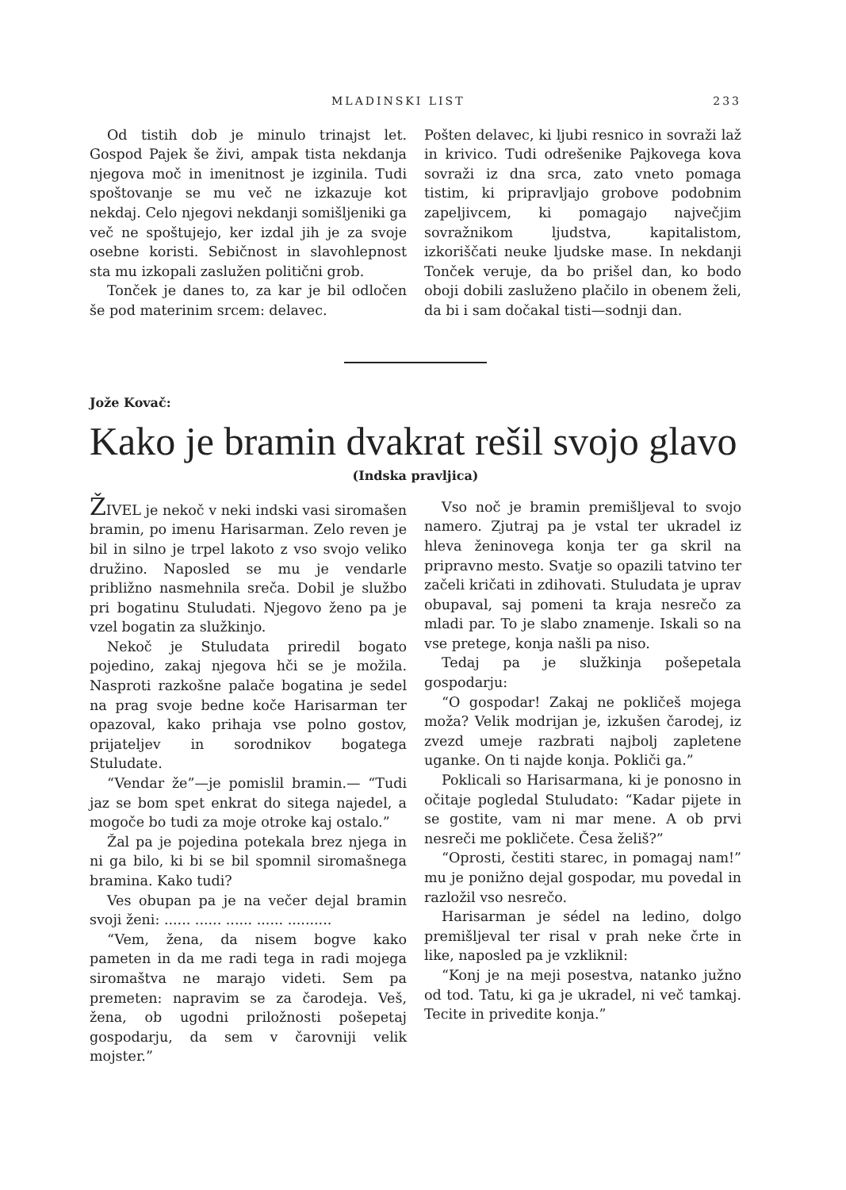MLADINSKI LIST 233
Od tistih dob je minulo trinajst let. Gospod Pajek še živi, ampak tista nekdanja njegova moč in imenitnost je izginila. Tudi spoštovanje se mu več ne izkazuje kot nekdaj. Celo njegovi nekdanji somišljeniki ga več ne spoštujejo, ker izdal jih je za svoje osebne koristi. Sebičnost in slavohlepnost sta mu izkopali zaslužen politični grob.
Tonček je danes to, za kar je bil odločen še pod materinim srcem: delavec.
Pošten delavec, ki ljubi resnico in sovraži laž in krivico. Tudi odrešenike Pajkovega kova sovraži iz dna srca, zato vneto pomaga tistim, ki pripravljajo grobove podobnim zapeljivcem, ki pomagajo največjim sovražnikom ljudstva, kapitalistom, izkoriščati neuke ljudske mase. In nekdanji Tonček veruje, da bo prišel dan, ko bodo oboji dobili zasluženo plačilo in obenem želi, da bi i sam dočakal tisti—sodnji dan.
Jože Kovač:
Kako je bramin dvakrat rešil svojo glavo
(Indska pravljica)
ŽIVEL je nekoč v neki indski vasi siromašen bramin, po imenu Harisarman. Zelo reven je bil in silno je trpel lakoto z vso svojo veliko družino. Naposled se mu je vendarle približno nasmehnila sreča. Dobil je službo pri bogatinu Stuludati. Njegovo ženo pa je vzel bogatin za služkinjo.
Nekoč je Stuludata priredil bogato pojedino, zakaj njegova hči se je možila. Nasproti razkošne palače bogatina je sedel na prag svoje bedne koče Harisarman ter opazoval, kako prihaja vse polno gostov, prijateljev in sorodnikov bogatega Stuludate.
“Vendar že”—je pomislil bramin.— “Tudi jaz se bom spet enkrat do sitega najedel, a mogoče bo tudi za moje otroke kaj ostalo.”
Žal pa je pojedina potekala brez njega in ni ga bilo, ki bi se bil spomnil siromašnega bramina. Kako tudi?
Ves obupan pa je na večer dejal bramin svoji ženi: ...... ...... ...... ...... ..........
“Vem, žena, da nisem bogve kako pameten in da me radi tega in radi mojega siromaštva ne marajo videti. Sem pa premeten: napravim se za čarodeja. Veš, žena, ob ugodni priložnosti pošepetaj gospodarju, da sem v čarovniji velik mojster.”
Vso noč je bramin premišljeval to svojo namero. Zjutraj pa je vstal ter ukradel iz hleva ženinovega konja ter ga skril na pripravno mesto. Svatje so opazili tatvino ter začeli kričati in zdihovati. Stuludata je uprav obupaval, saj pomeni ta kraja nesrečo za mladi par. To je slabo znamenje. Iskali so na vse pretege, konja našli pa niso.
Tedaj pa je služkinja pošepetala gospodarju:
“O gospodar! Zakaj ne pokličeš mojega moža? Velik modrijan je, izkušen čarodej, iz zvezd umeje razbrati najbolj zapletene uganke. On ti najde konja. Pokliči ga.”
Poklicali so Harisarmana, ki je ponosno in očitaje pogledal Stuludato: “Kadar pijete in se gostite, vam ni mar mene. A ob prvi nesreči me pokličete. Česa želiš?”
“Oprosti, čestiti starec, in pomagaj nam!” mu je ponižno dejal gospodar, mu povedal in razložil vso nesrečo.
Harisarman je sédel na ledino, dolgo premišljeval ter risal v prah neke črte in like, naposled pa je vzkliknil:
“Konj je na meji posestva, natanko južno od tod. Tatu, ki ga je ukradel, ni več tamkaj. Tecite in privedite konja.”